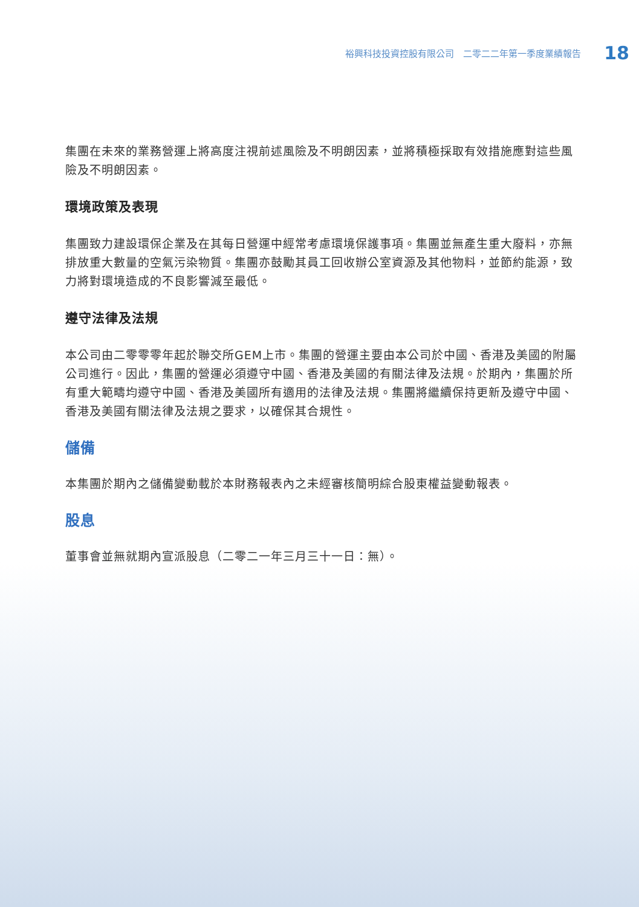裕興科技投資控股有限公司　二零二二年第一季度業績報告 18
集團在未來的業務營運上將高度注視前述風險及不明朗因素，並將積極採取有效措施應對這些風險及不明朗因素。
環境政策及表現
集團致力建設環保企業及在其每日營運中經常考慮環境保護事項。集團並無產生重大廢料，亦無排放重大數量的空氣污染物質。集團亦鼓勵其員工回收辦公室資源及其他物料，並節約能源，致力將對環境造成的不良影響減至最低。
遵守法律及法規
本公司由二零零零年起於聯交所GEM上市。集團的營運主要由本公司於中國、香港及美國的附屬公司進行。因此，集團的營運必須遵守中國、香港及美國的有關法律及法規。於期內，集團於所有重大範疇均遵守中國、香港及美國所有適用的法律及法規。集團將繼續保持更新及遵守中國、香港及美國有關法律及法規之要求，以確保其合規性。
儲備
本集團於期內之儲備變動載於本財務報表內之未經審核簡明綜合股東權益變動報表。
股息
董事會並無就期內宣派股息（二零二一年三月三十一日：無）。